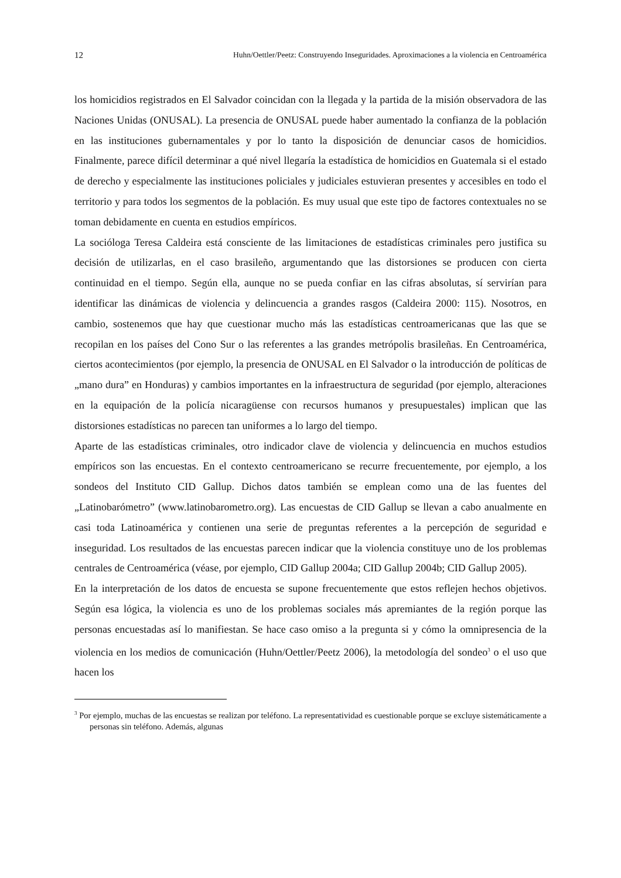12 Huhn/Oettler/Peetz: Construyendo Inseguridades. Aproximaciones a la violencia en Centroamérica
los homicidios registrados en El Salvador coincidan con la llegada y la partida de la misión observadora de las Naciones Unidas (ONUSAL). La presencia de ONUSAL puede haber aumentado la confianza de la población en las instituciones gubernamentales y por lo tanto la disposición de denunciar casos de homicidios. Finalmente, parece difícil determinar a qué nivel llegaría la estadística de homicidios en Guatemala si el estado de derecho y especialmente las instituciones policiales y judiciales estuvieran presentes y accesibles en todo el territorio y para todos los segmentos de la población. Es muy usual que este tipo de factores contextuales no se toman debidamente en cuenta en estudios empíricos.
La socióloga Teresa Caldeira está consciente de las limitaciones de estadísticas criminales pero justifica su decisión de utilizarlas, en el caso brasileño, argumentando que las distorsiones se producen con cierta continuidad en el tiempo. Según ella, aunque no se pueda confiar en las cifras absolutas, sí servirían para identificar las dinámicas de violencia y delincuencia a grandes rasgos (Caldeira 2000: 115). Nosotros, en cambio, sostenemos que hay que cuestionar mucho más las estadísticas centroamericanas que las que se recopilan en los países del Cono Sur o las referentes a las grandes metrópolis brasileñas. En Centroamérica, ciertos acontecimientos (por ejemplo, la presencia de ONUSAL en El Salvador o la introducción de políticas de „mano dura” en Honduras) y cambios importantes en la infraestructura de seguridad (por ejemplo, alteraciones en la equipación de la policía nicaragüense con recursos humanos y presupuestales) implican que las distorsiones estadísticas no parecen tan uniformes a lo largo del tiempo.
Aparte de las estadísticas criminales, otro indicador clave de violencia y delincuencia en muchos estudios empíricos son las encuestas. En el contexto centroamericano se recurre frecuentemente, por ejemplo, a los sondeos del Instituto CID Gallup. Dichos datos también se emplean como una de las fuentes del „Latinobarómetro” (www.latinobarometro.org). Las encuestas de CID Gallup se llevan a cabo anualmente en casi toda Latinoamérica y contienen una serie de preguntas referentes a la percepción de seguridad e inseguridad. Los resultados de las encuestas parecen indicar que la violencia constituye uno de los problemas centrales de Centroamérica (véase, por ejemplo, CID Gallup 2004a; CID Gallup 2004b; CID Gallup 2005).
En la interpretación de los datos de encuesta se supone frecuentemente que estos reflejen hechos objetivos. Según esa lógica, la violencia es uno de los problemas sociales más apremiantes de la región porque las personas encuestadas así lo manifiestan. Se hace caso omiso a la pregunta si y cómo la omnipresencia de la violencia en los medios de comunicación (Huhn/Oettler/Peetz 2006), la metodología del sondeo<sup>3</sup> o el uso que hacen los
<sup>3</sup> Por ejemplo, muchas de las encuestas se realizan por teléfono. La representatividad es cuestionable porque se excluye sistemáticamente a personas sin teléfono. Además, algunas